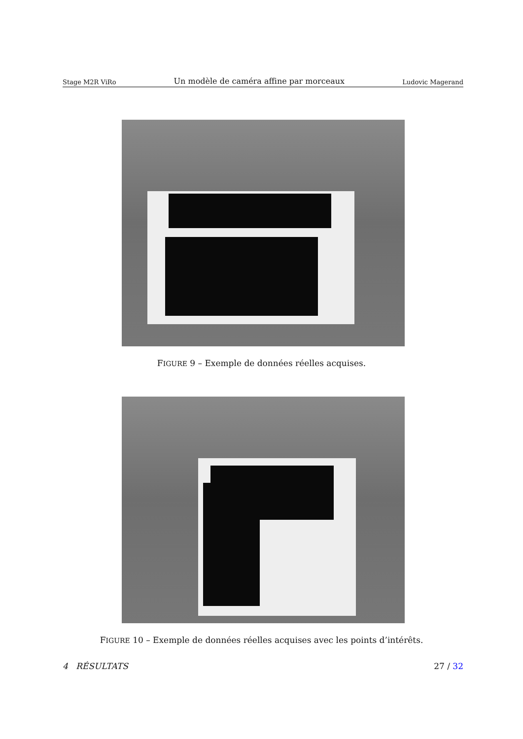Stage M2R ViRo Un modèle de caméra affine par morceaux Ludovic Magerand
FIGURE 9 – Exemple de données réelles acquises.
FIGURE 10 – Exemple de données réelles acquises avec les points d’intérêts.
4 RÉSULTATS 27 / 32